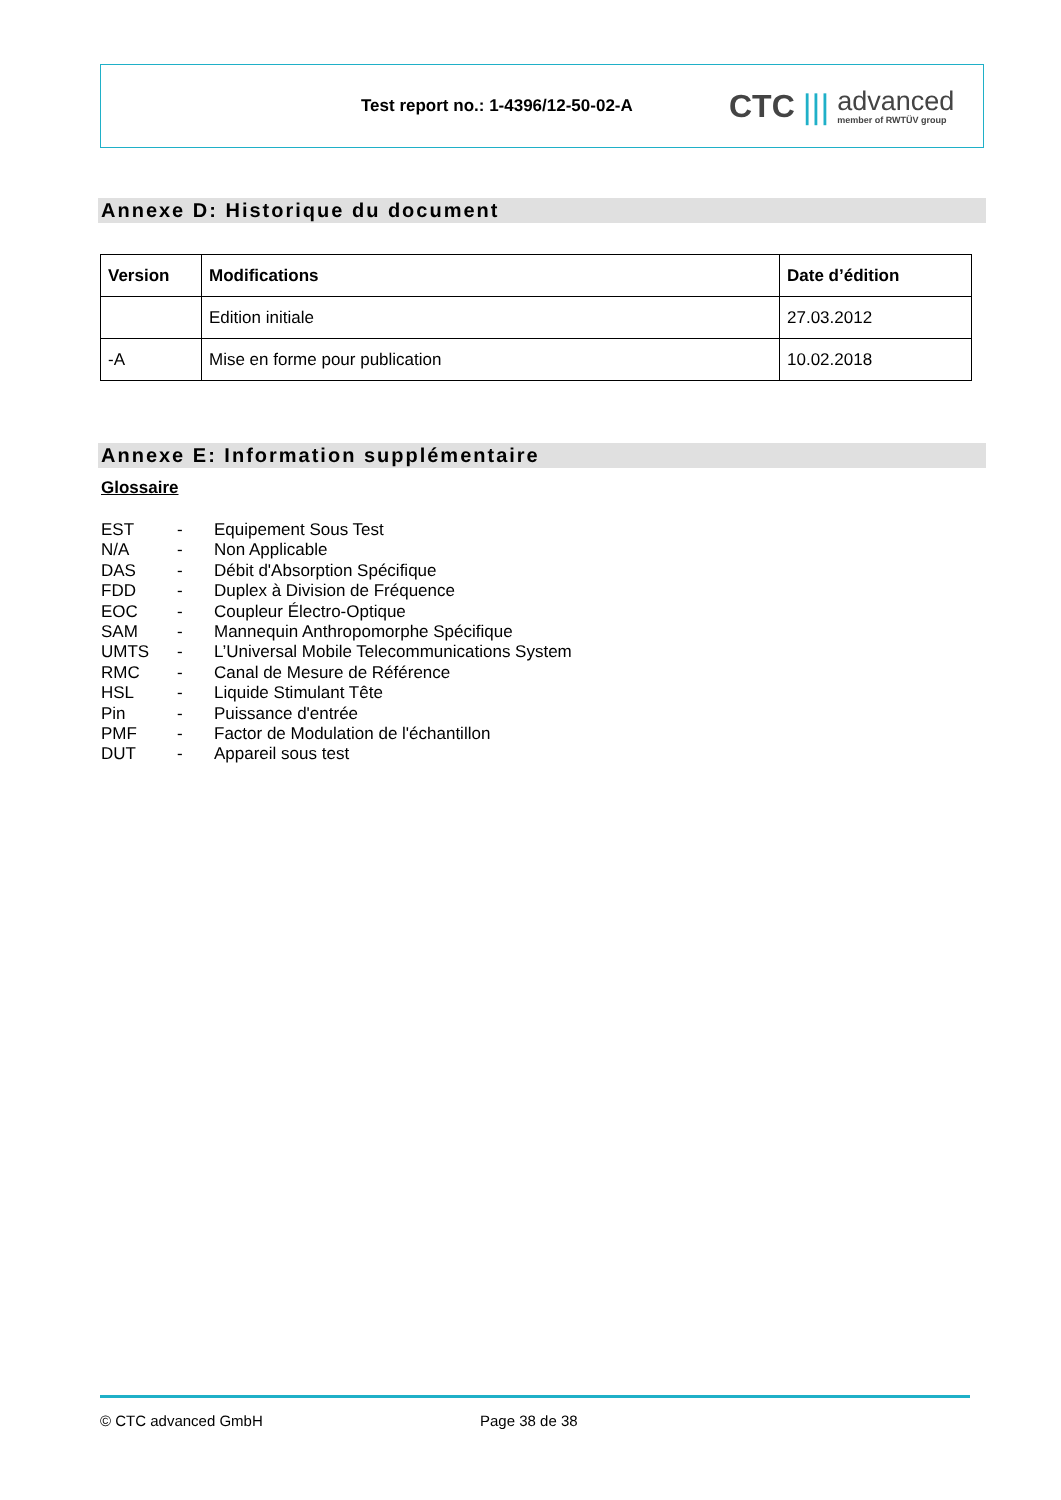Test report no.: 1-4396/12-50-02-A
CTC |||
advanced
member of RWTÜV group
Annexe D: Historique du document
| Version | Modifications | Date d’édition |
| --- | --- | --- |
| | Edition initiale | 27.03.2012 |
| -A | Mise en forme pour publication | 10.02.2018 |
Annexe E: Information supplémentaire
Glossaire
EST - Equipement Sous Test
N/A - Non Applicable
DAS - Débit d'Absorption Spécifique
FDD - Duplex à Division de Fréquence
EOC - Coupleur Électro-Optique
SAM - Mannequin Anthropomorphe Spécifique
UMTS - L’Universal Mobile Telecommunications System
RMC - Canal de Mesure de Référence
HSL - Liquide Stimulant Tête
Pin - Puissance d'entrée
PMF - Factor de Modulation de l'échantillon
DUT - Appareil sous test
© CTC advanced GmbH Page 38 de 38